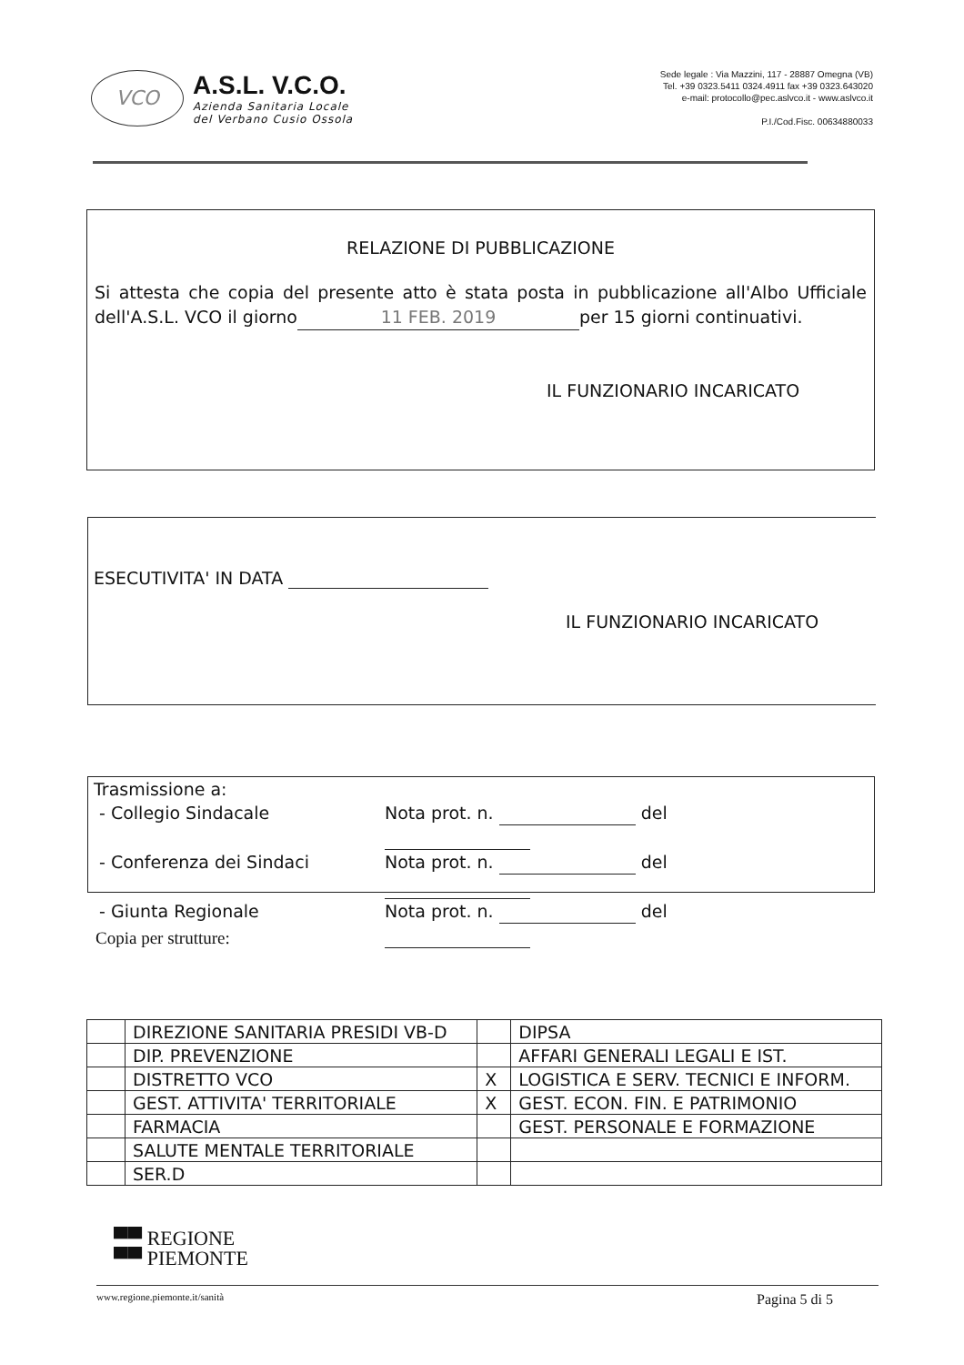VCO
A.S.L. V.C.O.
Azienda Sanitaria Locale
del Verbano Cusio Ossola
Sede legale : Via Mazzini, 117 - 28887 Omegna (VB)
Tel. +39 0323.5411 0324.4911 fax +39 0323.643020
e-mail: protocollo@pec.aslvco.it - www.aslvco.it
P.I./Cod.Fisc. 00634880033
RELAZIONE DI PUBBLICAZIONE
Si attesta che copia del presente atto è stata posta in pubblicazione all'Albo Ufficiale dell'A.S.L. VCO il giorno 11 FEB. 2019 per 15 giorni continuativi.
IL FUNZIONARIO INCARICATO
ESECUTIVITA' IN DATA
IL FUNZIONARIO INCARICATO
Trasmissione a:
- Collegio Sindacale Nota prot. n. del - Conferenza dei Sindaci Nota prot. n. del - Giunta Regionale Nota prot. n. del
Copia per strutture:
| | DIREZIONE SANITARIA PRESIDI VB-D | | DIPSA |
| | DIP. PREVENZIONE | | AFFARI GENERALI LEGALI E IST. |
| | DISTRETTO VCO | X | LOGISTICA E SERV. TECNICI E INFORM. |
| | GEST. ATTIVITA' TERRITORIALE | X | GEST. ECON. FIN. E PATRIMONIO |
| | FARMACIA | | GEST. PERSONALE E FORMAZIONE |
| | SALUTE MENTALE TERRITORIALE | | |
| | SER.D | | |
▀▀ REGIONE
▀▀ PIEMONTE
www.regione.piemonte.it/sanità Pagina 5 di 5